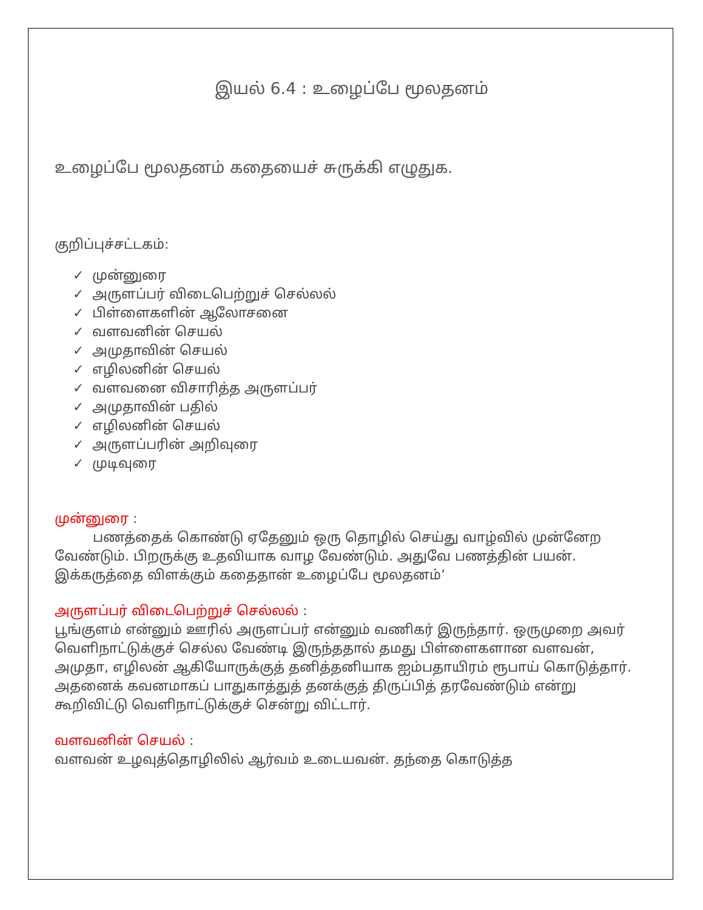இயல் 6.4 : உழைப்பே மூலதனம்
உழைப்பே மூலதனம் கதையைச் சுருக்கி எழுதுக.
குறிப்புச்சட்டகம்:
✓ முன்னுரை
✓ அருளப்பர் விடைபெற்றுச் செல்லல்
✓ பிள்ளைகளின் ஆலோசனை
✓ வளவனின் செயல்
✓ அமுதாவின் செயல்
✓ எழிலனின் செயல்
✓ வளவனை விசாரித்த அருளப்பர்
✓ அமுதாவின் பதில்
✓ எழிலனின் செயல்
✓ அருளப்பரின் அறிவுரை
✓ முடிவுரை
முன்னுரை :
பணத்தைக் கொண்டு ஏதேனும் ஒரு தொழில் செய்து வாழ்வில் முன்னேற வேண்டும். பிறருக்கு உதவியாக வாழ வேண்டும். அதுவே பணத்தின் பயன். இக்கருத்தை விளக்கும் கதைதான் உழைப்பே மூலதனம்’
அருளப்பர் விடைபெற்றுச் செல்லல் :
பூங்குளம் என்னும் ஊரில் அருளப்பர் என்னும் வணிகர் இருந்தார். ஒருமுறை அவர் வெளிநாட்டுக்குச் செல்ல வேண்டி இருந்ததால் தமது பிள்ளைகளான வளவன், அமுதா, எழிலன் ஆகியோருக்குத் தனித்தனியாக ஐம்பதாயிரம் ரூபாய் கொடுத்தார். அதனைக் கவனமாகப் பாதுகாத்துத் தனக்குத் திருப்பித் தரவேண்டும் என்று கூறிவிட்டு வெளிநாட்டுக்குச் சென்று விட்டார்.
வளவனின் செயல் :
வளவன் உழவுத்தொழிலில் ஆர்வம் உடையவன். தந்தை கொடுத்த